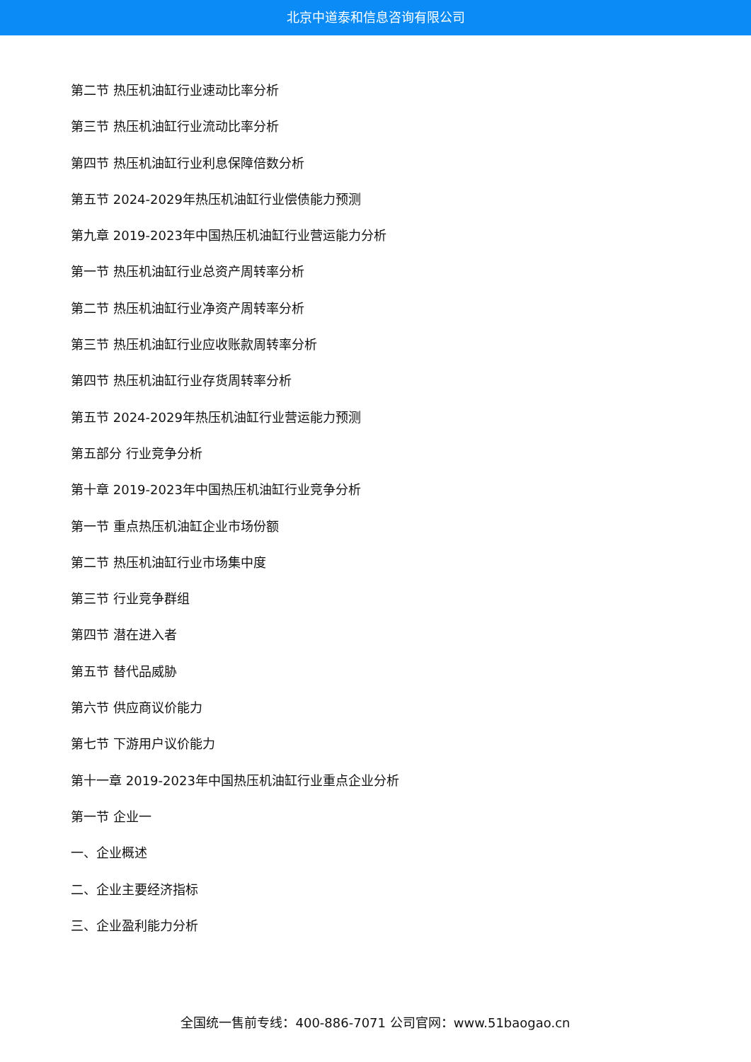北京中道泰和信息咨询有限公司
第二节 热压机油缸行业速动比率分析
第三节 热压机油缸行业流动比率分析
第四节 热压机油缸行业利息保障倍数分析
第五节 2024-2029年热压机油缸行业偿债能力预测
第九章 2019-2023年中国热压机油缸行业营运能力分析
第一节 热压机油缸行业总资产周转率分析
第二节 热压机油缸行业净资产周转率分析
第三节 热压机油缸行业应收账款周转率分析
第四节 热压机油缸行业存货周转率分析
第五节 2024-2029年热压机油缸行业营运能力预测
第五部分 行业竞争分析
第十章 2019-2023年中国热压机油缸行业竞争分析
第一节 重点热压机油缸企业市场份额
第二节 热压机油缸行业市场集中度
第三节 行业竞争群组
第四节 潜在进入者
第五节 替代品威胁
第六节 供应商议价能力
第七节 下游用户议价能力
第十一章 2019-2023年中国热压机油缸行业重点企业分析
第一节 企业一
一、企业概述
二、企业主要经济指标
三、企业盈利能力分析
全国统一售前专线：400-886-7071 公司官网：www.51baogao.cn